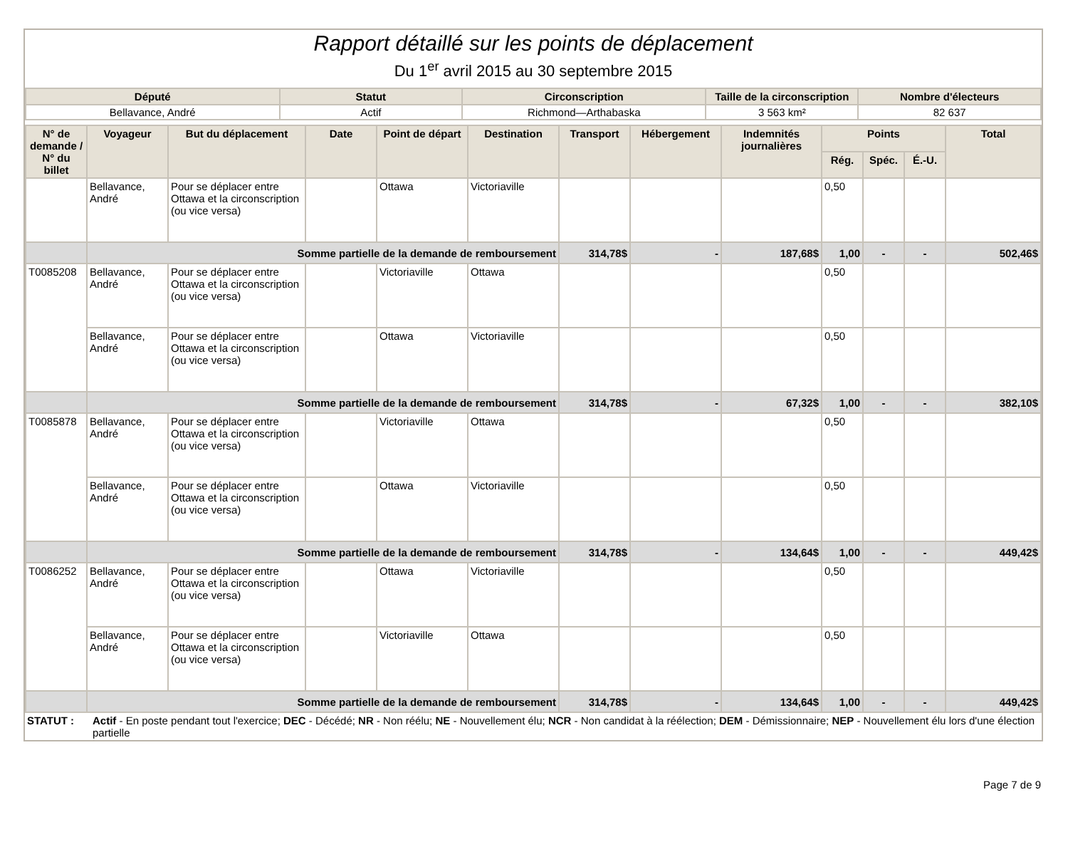Rapport détaillé sur les points de déplacement
Du 1<sup>er</sup> avril 2015 au 30 septembre 2015
| Député | Statut | Circonscription | Taille de la circonscription | Nombre d'électeurs |
| --- | --- | --- | --- | --- |
| Bellavance, André | Actif | Richmond—Arthabaska | 3 563 km² | 82 637 |
| N° de demande / N° du billet | Voyageur | But du déplacement | Date | Point de départ | Destination | Transport | Hébergement | Indemnités journalières | Points | | | Total |
| --- | --- | --- | --- | --- | --- | --- | --- | --- | --- | --- | --- | --- |
| | | | | | | | | | Rég. | Spéc. | É.-U. | |
| | Bellavance, André | Pour se déplacer entre Ottawa et la circonscription (ou vice versa) | | Ottawa | Victoriaville | | | | 0,50 | | | |
| | Somme partielle de la demande de remboursement | | | | | 314,78$ | - | 187,68$ | 1,00 | - | - | 502,46$ |
| T0085208 | Bellavance, André | Pour se déplacer entre Ottawa et la circonscription (ou vice versa) | | Victoriaville | Ottawa | | | | 0,50 | | | |
| | Bellavance, André | Pour se déplacer entre Ottawa et la circonscription (ou vice versa) | | Ottawa | Victoriaville | | | | 0,50 | | | |
| | Somme partielle de la demande de remboursement | | | | | 314,78$ | - | 67,32$ | 1,00 | - | - | 382,10$ |
| T0085878 | Bellavance, André | Pour se déplacer entre Ottawa et la circonscription (ou vice versa) | | Victoriaville | Ottawa | | | | 0,50 | | | |
| | Bellavance, André | Pour se déplacer entre Ottawa et la circonscription (ou vice versa) | | Ottawa | Victoriaville | | | | 0,50 | | | |
| | Somme partielle de la demande de remboursement | | | | | 314,78$ | - | 134,64$ | 1,00 | - | - | 449,42$ |
| T0086252 | Bellavance, André | Pour se déplacer entre Ottawa et la circonscription (ou vice versa) | | Ottawa | Victoriaville | | | | 0,50 | | | |
| | Bellavance, André | Pour se déplacer entre Ottawa et la circonscription (ou vice versa) | | Victoriaville | Ottawa | | | | 0,50 | | | |
| | Somme partielle de la demande de remboursement | | | | | 314,78$ | - | 134,64$ | 1,00 | - | - | 449,42$ |
STATUT : Actif - En poste pendant tout l'exercice; DEC - Décédé; NR - Non réélu; NE - Nouvellement élu; NCR - Non candidat à la réélection; DEM - Démissionnaire; NEP - Nouvellement élu lors d'une élection partielle
Page 7 de 9